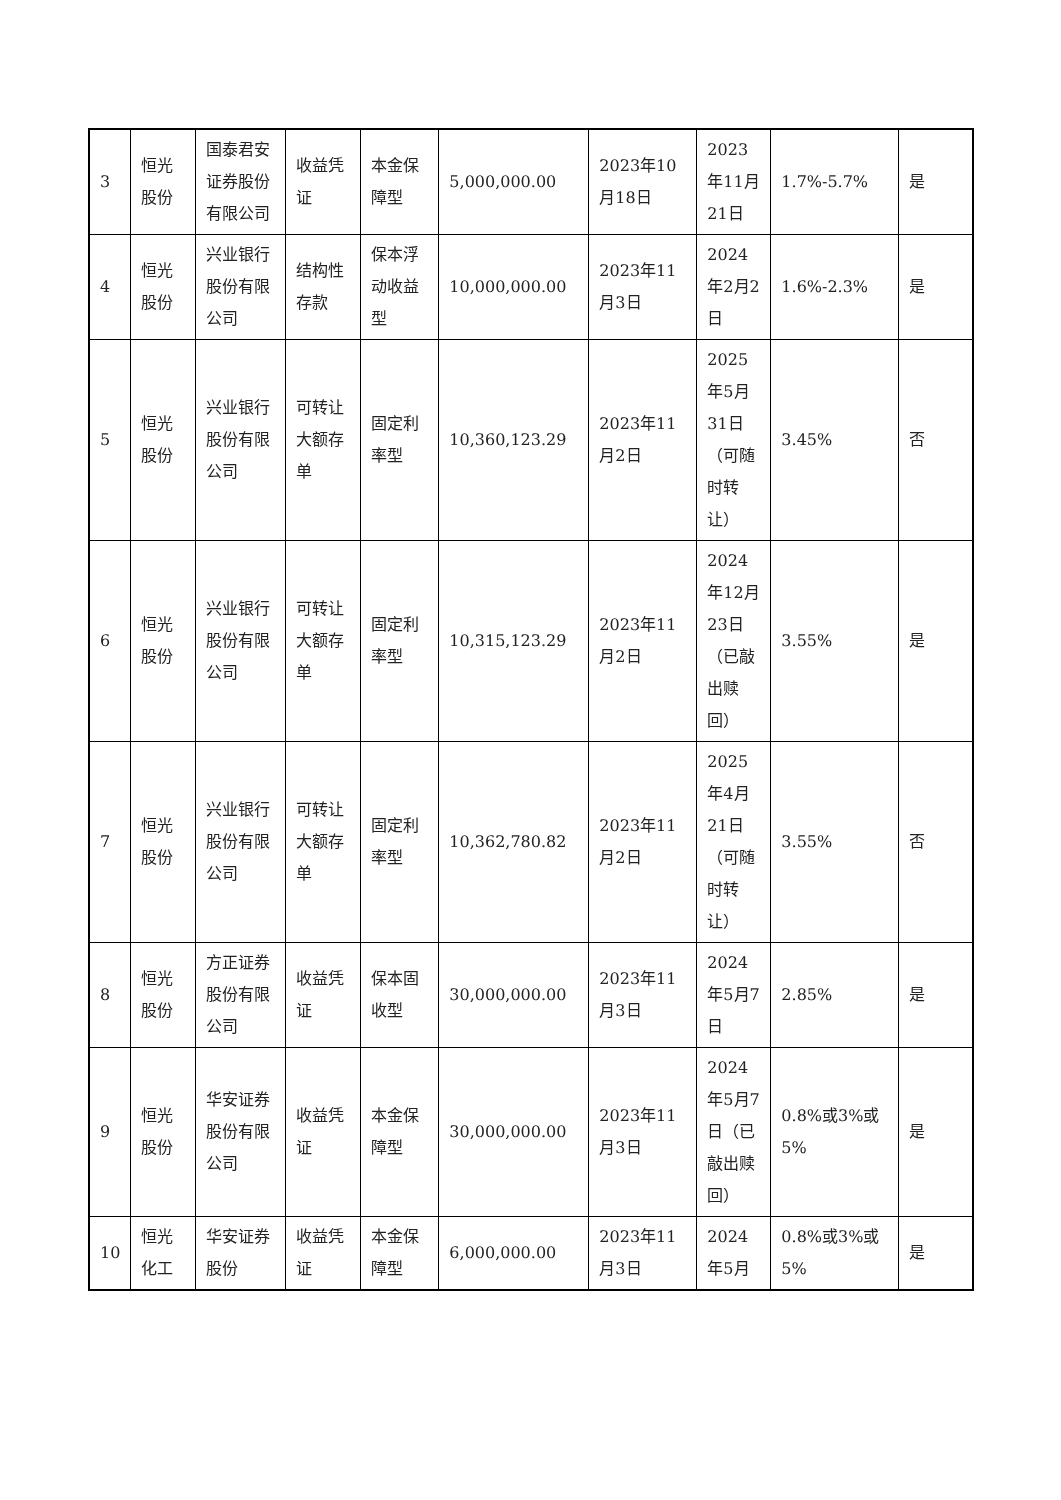| 3 | 恒光股份 | 国泰君安证券股份有限公司 | 收益凭证 | 本金保障型 | 5,000,000.00 | 2023年10月18日 | 2023年11月21日 | 1.7%-5.7% | 是 |
| 4 | 恒光股份 | 兴业银行股份有限公司 | 结构性存款 | 保本浮动收益型 | 10,000,000.00 | 2023年11月3日 | 2024年2月2日 | 1.6%-2.3% | 是 |
| 5 | 恒光股份 | 兴业银行股份有限公司 | 可转让大额存单 | 固定利率型 | 10,360,123.29 | 2023年11月2日 | 2025年5月31日（可随时转让） | 3.45% | 否 |
| 6 | 恒光股份 | 兴业银行股份有限公司 | 可转让大额存单 | 固定利率型 | 10,315,123.29 | 2023年11月2日 | 2024年12月23日（已敲出赎回） | 3.55% | 是 |
| 7 | 恒光股份 | 兴业银行股份有限公司 | 可转让大额存单 | 固定利率型 | 10,362,780.82 | 2023年11月2日 | 2025年4月21日（可随时转让） | 3.55% | 否 |
| 8 | 恒光股份 | 方正证券股份有限公司 | 收益凭证 | 保本固收型 | 30,000,000.00 | 2023年11月3日 | 2024年5月7日 | 2.85% | 是 |
| 9 | 恒光股份 | 华安证券股份有限公司 | 收益凭证 | 本金保障型 | 30,000,000.00 | 2023年11月3日 | 2024年5月7日（已敲出赎回） | 0.8%或3%或5% | 是 |
| 10 | 恒光化工 | 华安证券股份 | 收益凭证 | 本金保障型 | 6,000,000.00 | 2023年11月3日 | 2024年5月 | 0.8%或3%或5% | 是 |